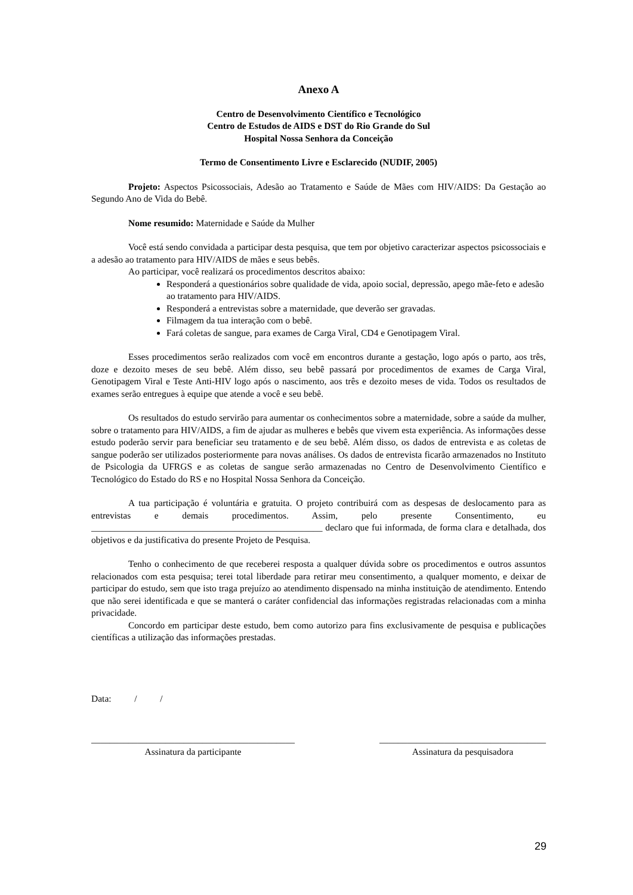Anexo A
Centro de Desenvolvimento Científico e Tecnológico
Centro de Estudos de AIDS e DST do Rio Grande do Sul
Hospital Nossa Senhora da Conceição
Termo de Consentimento Livre e Esclarecido (NUDIF, 2005)
Projeto: Aspectos Psicossociais, Adesão ao Tratamento e Saúde de Mães com HIV/AIDS: Da Gestação ao Segundo Ano de Vida do Bebê.
Nome resumido: Maternidade e Saúde da Mulher
Você está sendo convidada a participar desta pesquisa, que tem por objetivo caracterizar aspectos psicossociais e a adesão ao tratamento para HIV/AIDS de mães e seus bebês.
Ao participar, você realizará os procedimentos descritos abaixo:
Responderá a questionários sobre qualidade de vida, apoio social, depressão, apego mãe-feto e adesão ao tratamento para HIV/AIDS.
Responderá a entrevistas sobre a maternidade, que deverão ser gravadas.
Filmagem da tua interação com o bebê.
Fará coletas de sangue, para exames de Carga Viral, CD4 e Genotipagem Viral.
Esses procedimentos serão realizados com você em encontros durante a gestação, logo após o parto, aos três, doze e dezoito meses de seu bebê. Além disso, seu bebê passará por procedimentos de exames de Carga Viral, Genotipagem Viral e Teste Anti-HIV logo após o nascimento, aos três e dezoito meses de vida. Todos os resultados de exames serão entregues à equipe que atende a você e seu bebê.
Os resultados do estudo servirão para aumentar os conhecimentos sobre a maternidade, sobre a saúde da mulher, sobre o tratamento para HIV/AIDS, a fim de ajudar as mulheres e bebês que vivem esta experiência. As informações desse estudo poderão servir para beneficiar seu tratamento e de seu bebê. Além disso, os dados de entrevista e as coletas de sangue poderão ser utilizados posteriormente para novas análises. Os dados de entrevista ficarão armazenados no Instituto de Psicologia da UFRGS e as coletas de sangue serão armazenadas no Centro de Desenvolvimento Científico e Tecnológico do Estado do RS e no Hospital Nossa Senhora da Conceição.
A tua participação é voluntária e gratuita. O projeto contribuirá com as despesas de deslocamento para as entrevistas e demais procedimentos. Assim, pelo presente Consentimento, eu __________________________________________________ declaro que fui informada, de forma clara e detalhada, dos objetivos e da justificativa do presente Projeto de Pesquisa.
Tenho o conhecimento de que receberei resposta a qualquer dúvida sobre os procedimentos e outros assuntos relacionados com esta pesquisa; terei total liberdade para retirar meu consentimento, a qualquer momento, e deixar de participar do estudo, sem que isto traga prejuízo ao atendimento dispensado na minha instituição de atendimento. Entendo que não serei identificada e que se manterá o caráter confidencial das informações registradas relacionadas com a minha privacidade.
Concordo em participar deste estudo, bem como autorizo para fins exclusivamente de pesquisa e publicações científicas a utilização das informações prestadas.
Data: / /
____________________________________________
Assinatura da participante
____________________________________
Assinatura da pesquisadora
29